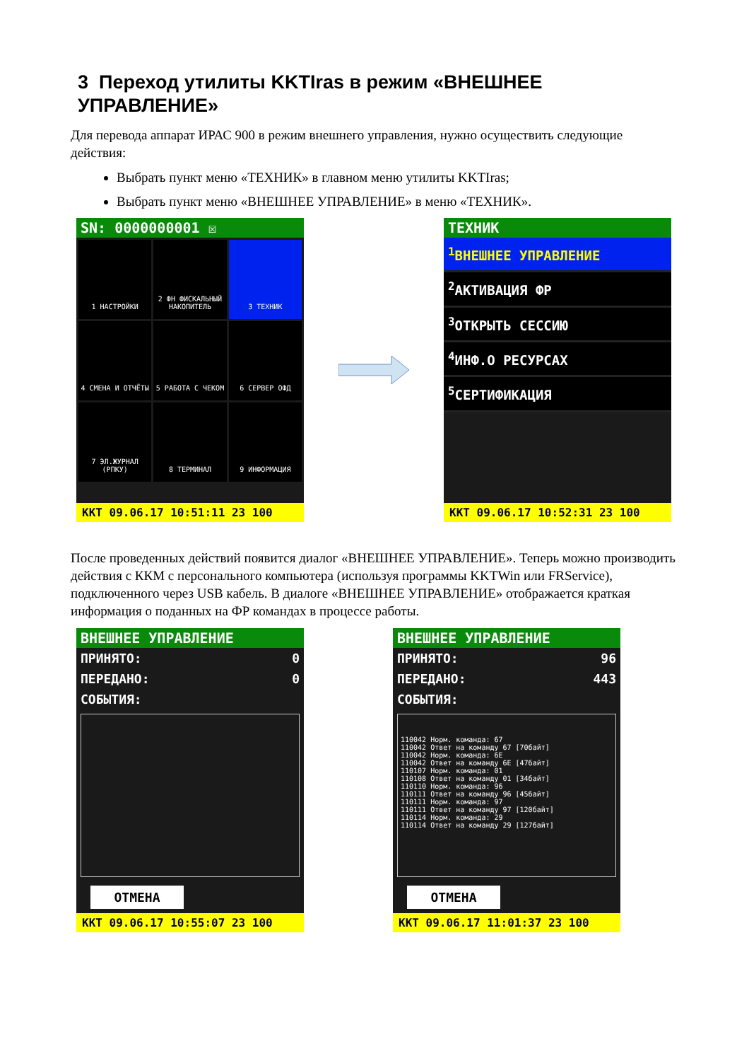3 Переход утилиты KKTIras в режим «ВНЕШНЕЕ УПРАВЛЕНИЕ»
Для перевода аппарат ИРАС 900 в режим внешнего управления, нужно осуществить следующие действия:
Выбрать пункт меню «ТЕХНИК» в главном меню утилиты KKTIras;
Выбрать пункт меню «ВНЕШНЕЕ УПРАВЛЕНИЕ» в меню «ТЕХНИК».
SN: 0000000001 ☒
1 НАСТРОЙКИ
2 ФН ФИСКАЛЬНЫЙ НАКОПИТЕЛЬ
3 ТЕХНИК
4 СМЕНА И ОТЧЁТЫ
5 РАБОТА С ЧЕКОМ
6 СЕРВЕР ОФД
7 ЭЛ.ЖУРНАЛ (РПКУ)
8 ТЕРМИНАЛ
9 ИНФОРМАЦИЯ
ККТ 09.06.17 10:51:11 23 100
ТЕХНИК
<sup>1</sup> ВНЕШНЕЕ УПРАВЛЕНИЕ
<sup>2</sup> АКТИВАЦИЯ ФР
<sup>3</sup> ОТКРЫТЬ СЕССИЮ
<sup>4</sup> ИНФ.О РЕСУРСАХ
<sup>5</sup> СЕРТИФИКАЦИЯ
ККТ 09.06.17 10:52:31 23 100
После проведенных действий появится диалог «ВНЕШНЕЕ УПРАВЛЕНИЕ». Теперь можно производить действия с ККМ с персонального компьютера (используя программы KKTWin или FRService), подключенного через USB кабель. В диалоге «ВНЕШНЕЕ УПРАВЛЕНИЕ» отображается краткая информация о поданных на ФР командах в процессе работы.
ВНЕШНЕЕ УПРАВЛЕНИЕ
ПРИНЯТО: 0
ПЕРЕДАНО: 0
СОБЫТИЯ:
ОТМЕНА
ККТ 09.06.17 10:55:07 23 100
ВНЕШНЕЕ УПРАВЛЕНИЕ
ПРИНЯТО: 96
ПЕРЕДАНО: 443
СОБЫТИЯ:
110042 Норм. команда: 67 110042 Ответ на команду 67 [70байт] 110042 Норм. команда: 6E 110042 Ответ на команду 6E [47байт] 110107 Норм. команда: 01 110108 Ответ на команду 01 [34байт] 110110 Норм. команда: 96 110111 Ответ на команду 96 [45байт] 110111 Норм. команда: 97 110111 Ответ на команду 97 [120байт] 110114 Норм. команда: 29 110114 Ответ на команду 29 [127байт]
ОТМЕНА
ККТ 09.06.17 11:01:37 23 100